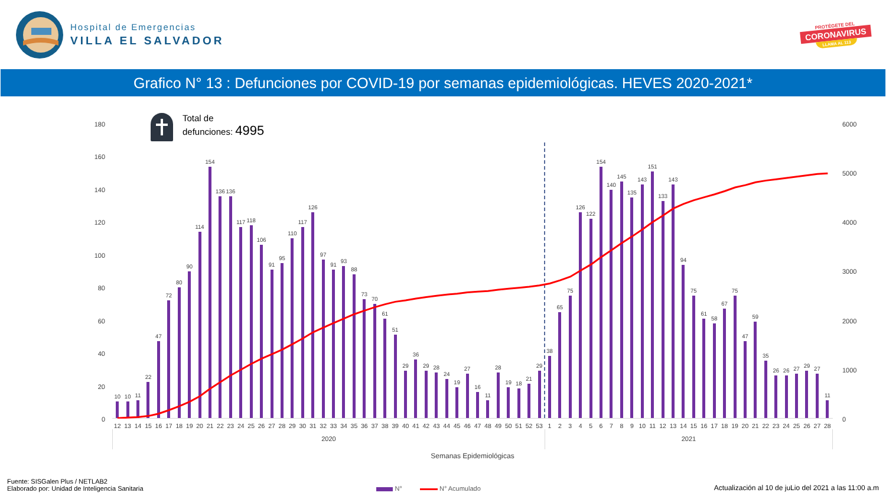Hospital de Emergencias
VILLA EL SALVADOR
PROTÉGETE DEL
CORONAVIRUS
LLAMA AL 113
Grafico N° 13 : Defunciones por COVID-19 por semanas epidemiológicas. HEVES 2020-2021*
180
160
140
120
100
80
60
40
20
0
Total de
defunciones: 4995
10
10
11
22
47
72
80
90
114
154
136
136
117
118
106
91
95
110
117
126
97
91
93
88
73
70
61
51
29
36
29
28
24
19
27
16
11
28
19
18
21
29
38
65
75
126
122
154
140
145
135
143
151
133
143
94
75
61
58
67
75
47
59
35
26
26
27
29
27
11
12 13 14 15 16 17 18 19 20 21 22 23 24 25 26 27 28 29 30 31 32 33 34 35 36 37 38 39 40 41 42 43 44 45 46 47 48 49 50 51 52 53 1 2 3 4 5 6 7 8 9 10 11 12 13 14 15 16 17 18 19 20 21 22 23 24 25 26 27 28
2020 2021
Semanas Epidemiológicas
6000
5000
4000
3000
2000
1000
0
Fuente: SISGalen Plus / NETLAB2
Elaborado por: Unidad de Inteligencia Sanitaria
N° N° Acumulado
Actualización al 10 de juLio del 2021 a las 11:00 a.m